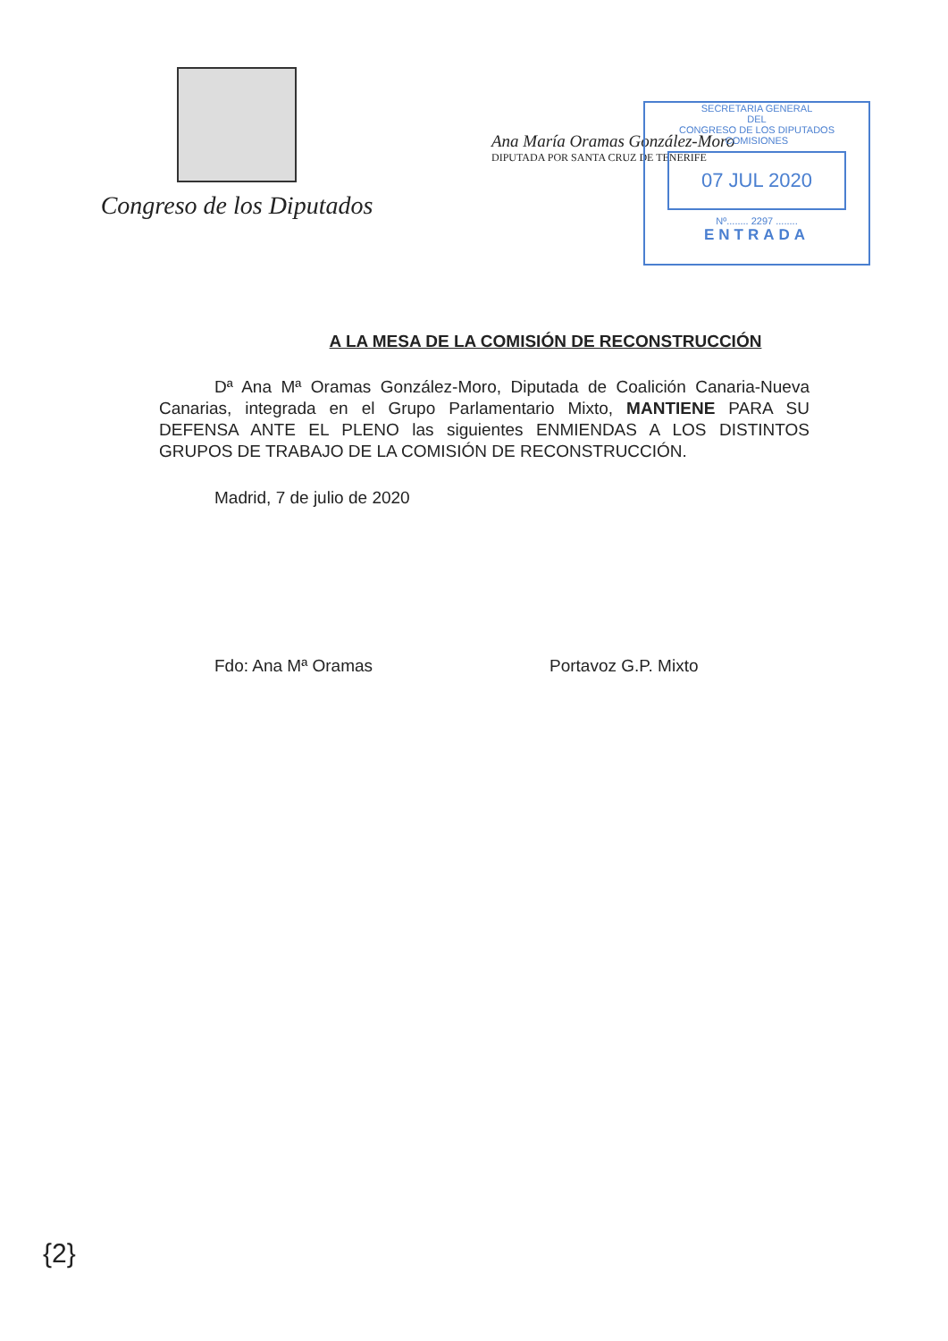Congreso de los Diputados
Ana María Oramas González-Moro
DIPUTADA POR SANTA CRUZ DE TENERIFE
SECRETARIA GENERAL
DEL
CONGRESO DE LOS DIPUTADOS
COMISIONES
07 JUL 2020
Nº........ 2297 ........
ENTRADA
A LA MESA DE LA COMISIÓN DE RECONSTRUCCIÓN
Dª Ana Mª Oramas González-Moro, Diputada de Coalición Canaria-Nueva Canarias, integrada en el Grupo Parlamentario Mixto, MANTIENE PARA SU DEFENSA ANTE EL PLENO las siguientes ENMIENDAS A LOS DISTINTOS GRUPOS DE TRABAJO DE LA COMISIÓN DE RECONSTRUCCIÓN.
Madrid, 7 de julio de 2020
Fdo: Ana Mª Oramas Portavoz G.P. Mixto
{2}